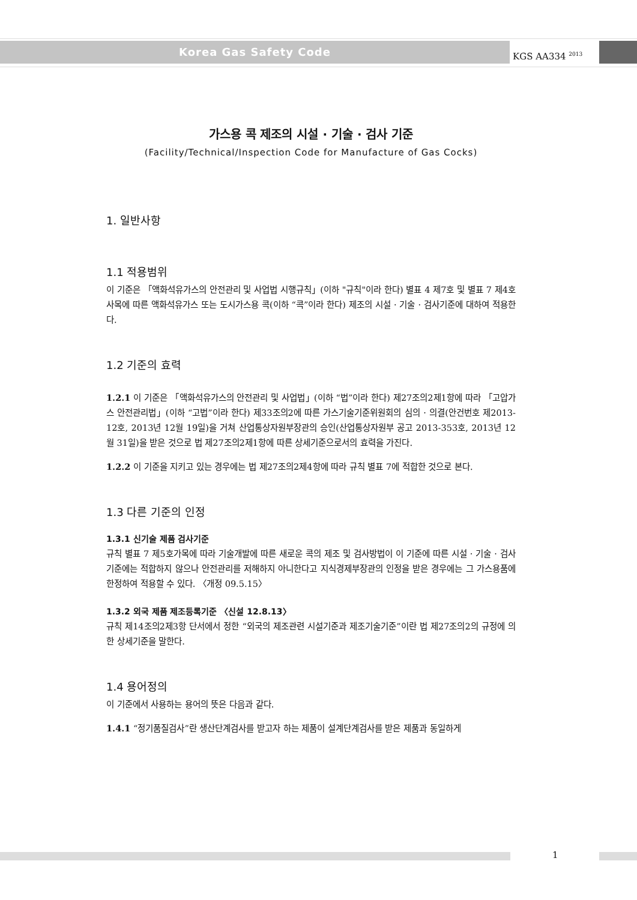Korea Gas Safety Code KGS AA334 <sup>2013</sup>
가스용 콕 제조의 시설 · 기술 · 검사 기준
(Facility/Technical/Inspection Code for Manufacture of Gas Cocks)
1. 일반사항
1.1 적용범위
이 기준은 「액화석유가스의 안전관리 및 사업법 시행규칙」(이하 "규칙"이라 한다) 별표 4 제7호 및 별표 7 제4호사목에 따른 액화석유가스 또는 도시가스용 콕(이하 “콕”이라 한다) 제조의 시설 · 기술 · 검사기준에 대하여 적용한다.
1.2 기준의 효력
1.2.1 이 기준은 「액화석유가스의 안전관리 및 사업법」(이하 “법”이라 한다) 제27조의2제1항에 따라 「고압가스 안전관리법」(이하 “고법”이라 한다) 제33조의2에 따른 가스기술기준위원회의 심의 · 의결(안건번호 제2013-12호, 2013년 12월 19일)을 거쳐 산업통상자원부장관의 승인(산업통상자원부 공고 2013-353호, 2013년 12월 31일)을 받은 것으로 법 제27조의2제1항에 따른 상세기준으로서의 효력을 가진다.
1.2.2 이 기준을 지키고 있는 경우에는 법 제27조의2제4항에 따라 규칙 별표 7에 적합한 것으로 본다.
1.3 다른 기준의 인정
1.3.1 신기술 제품 검사기준
규칙 별표 7 제5호가목에 따라 기술개발에 따른 새로운 콕의 제조 및 검사방법이 이 기준에 따른 시설 · 기술 · 검사 기준에는 적합하지 않으나 안전관리를 저해하지 아니한다고 지식경제부장관의 인정을 받은 경우에는 그 가스용품에 한정하여 적용할 수 있다. 〈개정 09.5.15〉
1.3.2 외국 제품 제조등록기준 〈신설 12.8.13〉
규칙 제14조의2제3항 단서에서 정한 “외국의 제조관련 시설기준과 제조기술기준”이란 법 제27조의2의 규정에 의한 상세기준을 말한다.
1.4 용어정의
이 기준에서 사용하는 용어의 뜻은 다음과 같다.
1.4.1 “정기품질검사”란 생산단계검사를 받고자 하는 제품이 설계단계검사를 받은 제품과 동일하게
1